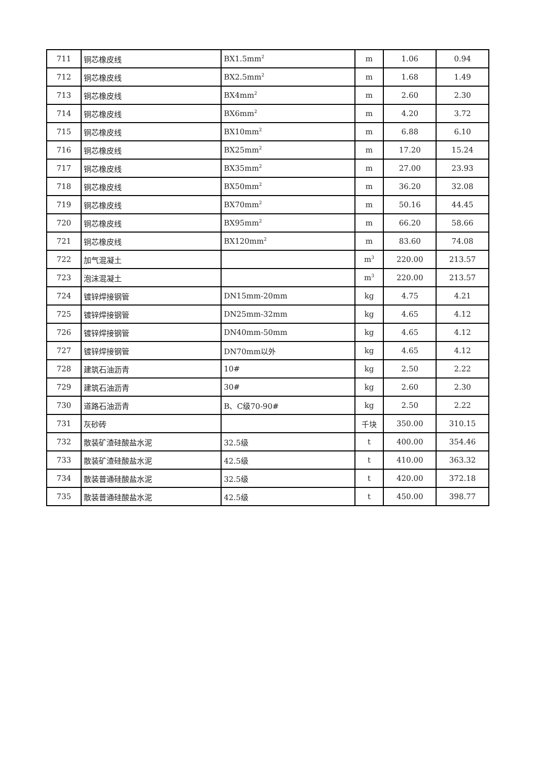| 711 | 铜芯橡皮线 | BX1.5mm<sup>2</sup> | m | 1.06 | 0.94 |
| 712 | 铜芯橡皮线 | BX2.5mm<sup>2</sup> | m | 1.68 | 1.49 |
| 713 | 铜芯橡皮线 | BX4mm<sup>2</sup> | m | 2.60 | 2.30 |
| 714 | 铜芯橡皮线 | BX6mm<sup>2</sup> | m | 4.20 | 3.72 |
| 715 | 铜芯橡皮线 | BX10mm<sup>2</sup> | m | 6.88 | 6.10 |
| 716 | 铜芯橡皮线 | BX25mm<sup>2</sup> | m | 17.20 | 15.24 |
| 717 | 铜芯橡皮线 | BX35mm<sup>2</sup> | m | 27.00 | 23.93 |
| 718 | 铜芯橡皮线 | BX50mm<sup>2</sup> | m | 36.20 | 32.08 |
| 719 | 铜芯橡皮线 | BX70mm<sup>2</sup> | m | 50.16 | 44.45 |
| 720 | 铜芯橡皮线 | BX95mm<sup>2</sup> | m | 66.20 | 58.66 |
| 721 | 铜芯橡皮线 | BX120mm<sup>2</sup> | m | 83.60 | 74.08 |
| 722 | 加气混凝土 | | m<sup>3</sup> | 220.00 | 213.57 |
| 723 | 泡沫混凝土 | | m<sup>3</sup> | 220.00 | 213.57 |
| 724 | 镀锌焊接钢管 | DN15mm-20mm | kg | 4.75 | 4.21 |
| 725 | 镀锌焊接钢管 | DN25mm-32mm | kg | 4.65 | 4.12 |
| 726 | 镀锌焊接钢管 | DN40mm-50mm | kg | 4.65 | 4.12 |
| 727 | 镀锌焊接钢管 | DN70mm以外 | kg | 4.65 | 4.12 |
| 728 | 建筑石油沥青 | 10# | kg | 2.50 | 2.22 |
| 729 | 建筑石油沥青 | 30# | kg | 2.60 | 2.30 |
| 730 | 道路石油沥青 | B、C级70-90# | kg | 2.50 | 2.22 |
| 731 | 灰砂砖 | | 千块 | 350.00 | 310.15 |
| 732 | 散装矿渣硅酸盐水泥 | 32.5级 | t | 400.00 | 354.46 |
| 733 | 散装矿渣硅酸盐水泥 | 42.5级 | t | 410.00 | 363.32 |
| 734 | 散装普通硅酸盐水泥 | 32.5级 | t | 420.00 | 372.18 |
| 735 | 散装普通硅酸盐水泥 | 42.5级 | t | 450.00 | 398.77 |